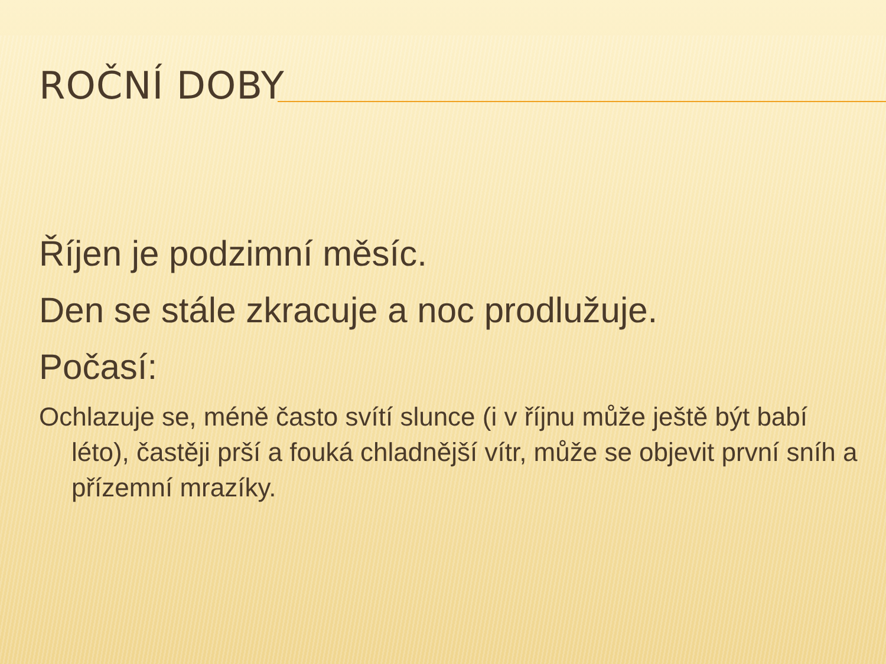ROČNÍ DOBY
Říjen je podzimní měsíc.
Den se stále zkracuje a noc prodlužuje.
Počasí:
Ochlazuje se, méně často svítí slunce (i v říjnu může ještě být babí léto), častěji prší a fouká chladnější vítr, může se objevit první sníh a přízemní mrazíky.